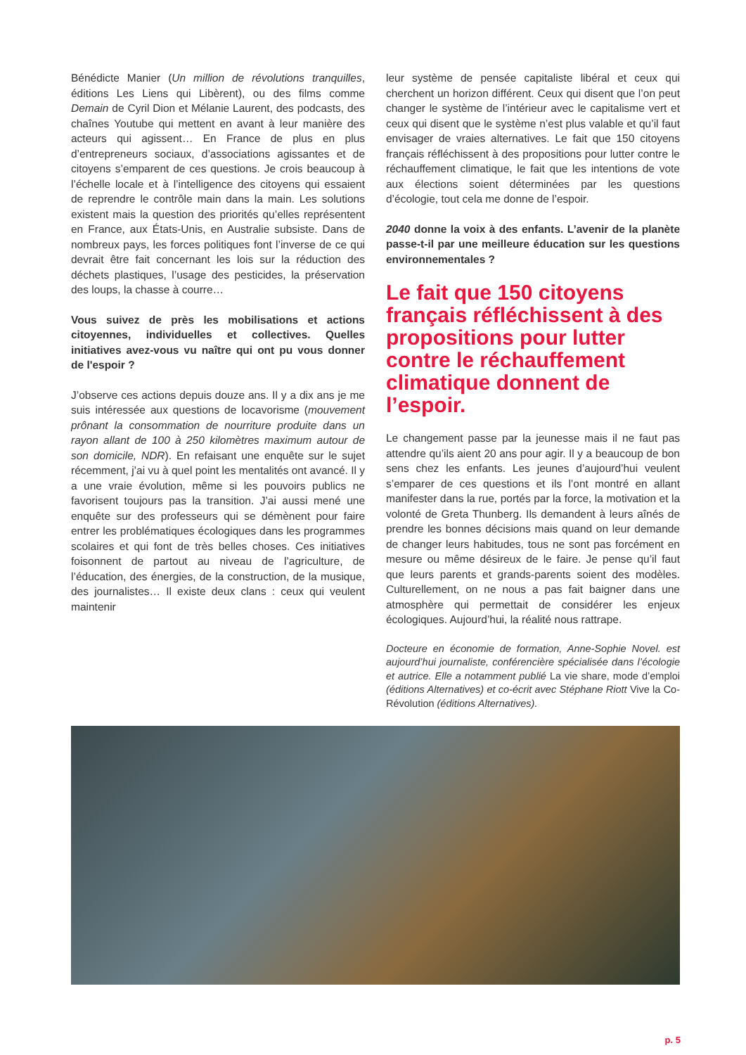Bénédicte Manier (Un million de révolutions tranquilles, éditions Les Liens qui Libèrent), ou des films comme Demain de Cyril Dion et Mélanie Laurent, des podcasts, des chaînes Youtube qui mettent en avant à leur manière des acteurs qui agissent… En France de plus en plus d’entrepreneurs sociaux, d’associations agissantes et de citoyens s’emparent de ces questions. Je crois beaucoup à l’échelle locale et à l’intelligence des citoyens qui essaient de reprendre le contrôle main dans la main. Les solutions existent mais la question des priorités qu’elles représentent en France, aux États-Unis, en Australie subsiste. Dans de nombreux pays, les forces politiques font l’inverse de ce qui devrait être fait concernant les lois sur la réduction des déchets plastiques, l’usage des pesticides, la préservation des loups, la chasse à courre…
Vous suivez de près les mobilisations et actions citoyennes, individuelles et collectives. Quelles initiatives avez-vous vu naître qui ont pu vous donner de l'espoir ?
J’observe ces actions depuis douze ans. Il y a dix ans je me suis intéressée aux questions de locavorisme (mouvement prônant la consommation de nourriture produite dans un rayon allant de 100 à 250 kilomètres maximum autour de son domicile, NDR). En refaisant une enquête sur le sujet récemment, j’ai vu à quel point les mentalités ont avancé. Il y a une vraie évolution, même si les pouvoirs publics ne favorisent toujours pas la transition. J’ai aussi mené une enquête sur des professeurs qui se démènent pour faire entrer les problématiques écologiques dans les programmes scolaires et qui font de très belles choses. Ces initiatives foisonnent de partout au niveau de l’agriculture, de l’éducation, des énergies, de la construction, de la musique, des journalistes… Il existe deux clans : ceux qui veulent maintenir
leur système de pensée capitaliste libéral et ceux qui cherchent un horizon différent. Ceux qui disent que l’on peut changer le système de l’intérieur avec le capitalisme vert et ceux qui disent que le système n’est plus valable et qu’il faut envisager de vraies alternatives. Le fait que 150 citoyens français réfléchissent à des propositions pour lutter contre le réchauffement climatique, le fait que les intentions de vote aux élections soient déterminées par les questions d’écologie, tout cela me donne de l’espoir.
2040 donne la voix à des enfants. L’avenir de la planète passe-t-il par une meilleure éducation sur les questions environnementales ?
Le fait que 150 citoyens français réfléchissent à des propositions pour lutter contre le réchauffement climatique donnent de l’espoir.
Le changement passe par la jeunesse mais il ne faut pas attendre qu’ils aient 20 ans pour agir. Il y a beaucoup de bon sens chez les enfants. Les jeunes d’aujourd’hui veulent s’emparer de ces questions et ils l’ont montré en allant manifester dans la rue, portés par la force, la motivation et la volonté de Greta Thunberg. Ils demandent à leurs aînés de prendre les bonnes décisions mais quand on leur demande de changer leurs habitudes, tous ne sont pas forcément en mesure ou même désireux de le faire. Je pense qu’il faut que leurs parents et grands-parents soient des modèles. Culturellement, on ne nous a pas fait baigner dans une atmosphère qui permettait de considérer les enjeux écologiques. Aujourd’hui, la réalité nous rattrape.
Docteure en économie de formation, Anne-Sophie Novel. est aujourd’hui journaliste, conférencière spécialisée dans l’écologie et autrice. Elle a notamment publié La vie share, mode d’emploi (éditions Alternatives) et co-écrit avec Stéphane Riott Vive la Co-Révolution (éditions Alternatives).
p. 5